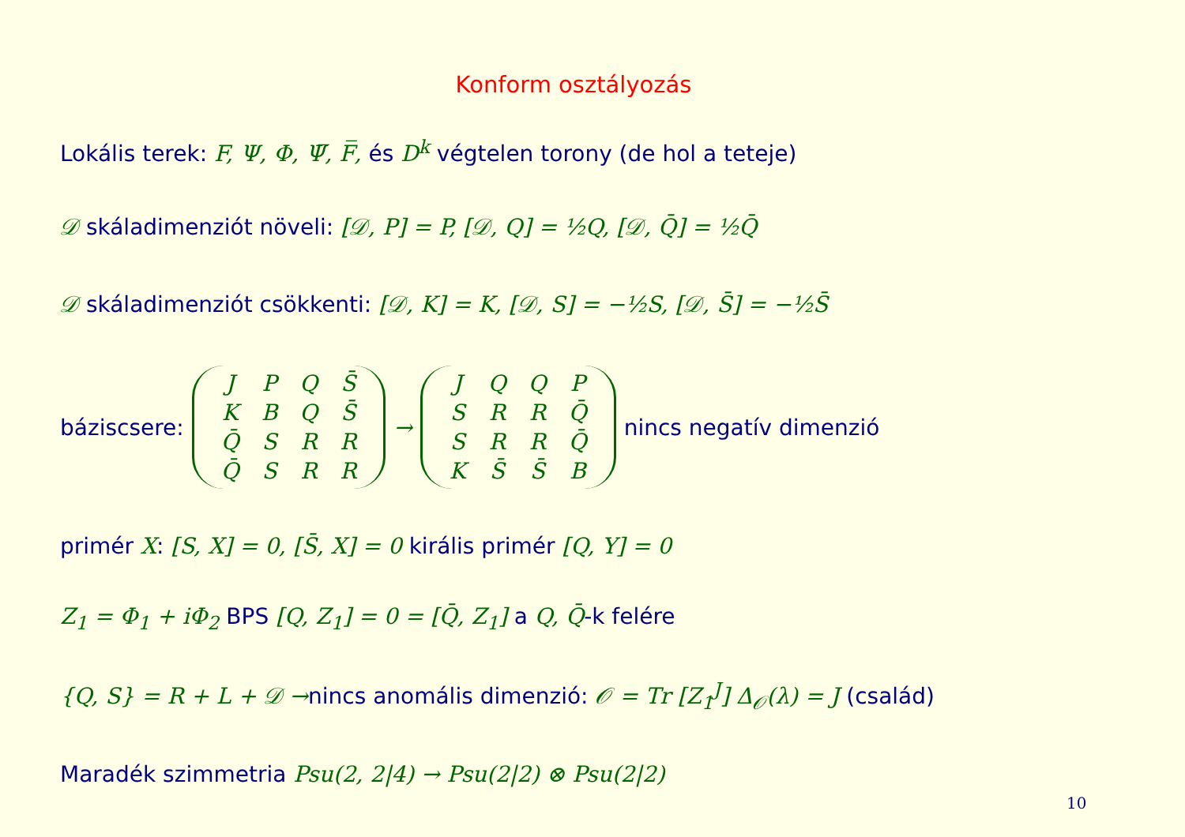Konform osztályozás
Lokális terek: F, Ψ, Φ, Ψ̅, F̅, és D<sup>k</sup> végtelen torony (de hol a teteje)
𝒟 skáladimenziót növeli: [𝒟, P] = P, [𝒟, Q] = ½Q, [𝒟, Q̄] = ½Q̄
𝒟 skáladimenziót csökkenti: [𝒟, K] = K, [𝒟, S] = −½S, [𝒟, S̄] = −½S̄
báziscsere:
| J | P | Q | S̄ |
| K | B | Q | S̄ |
| Q̄ | S | R | R |
| Q̄ | S | R | R |
→
| J | Q | Q | P |
| S | R | R | Q̄ |
| S | R | R | Q̄ |
| K | S̄ | S̄ | B |
nincs negatív dimenzió
primér X: [S, X] = 0, [S̄, X] = 0 királis primér [Q, Y] = 0
Z<sub>1</sub> = Φ<sub>1</sub> + iΦ<sub>2</sub> BPS [Q, Z<sub>1</sub>] = 0 = [Q̄, Z<sub>1</sub>] a Q, Q̄-k felére
{Q, S} = R + L + 𝒟 →nincs anomális dimenzió: 𝒪 = Tr [Z<sub>1</sub><sup>J</sup>] Δ<sub>𝒪</sub>(λ) = J (család)
Maradék szimmetria Psu(2, 2|4) → Psu(2|2) ⊗ Psu(2|2)
10